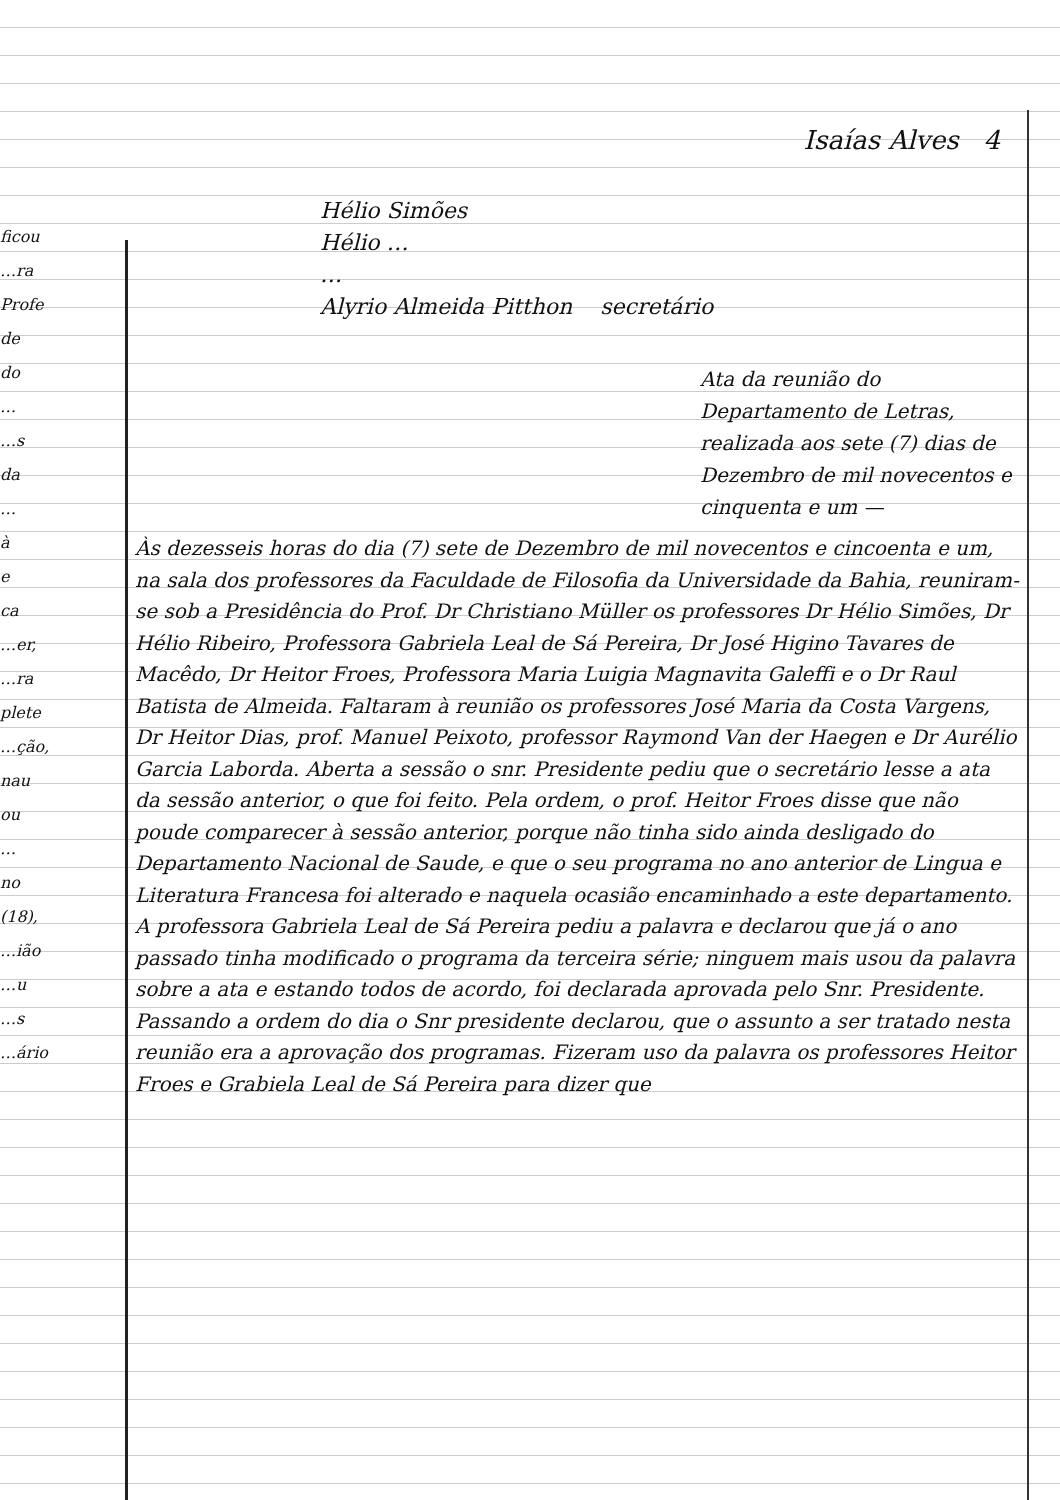ficou
…ra
Profe
de
do
…
…s
da
…
à
e
ca
…er,
…ra
plete
…ção,
nau
ou
…
no
(18),
…ião
…u
…s
…ário
Isaías Alves 4
Hélio Simões
Hélio …
…
Alyrio Almeida Pitthon secretário
Ata da reunião do Departamento de Letras, realizada aos sete (7) dias de Dezembro de mil novecentos e cinquenta e um —
Às dezesseis horas do dia (7) sete de Dezembro de mil novecentos e cincoenta e um, na sala dos professores da Faculdade de Filosofia da Universidade da Bahia, reuniram-se sob a Presidência do Prof. Dr Christiano Müller os professores Dr Hélio Simões, Dr Hélio Ribeiro, Professora Gabriela Leal de Sá Pereira, Dr José Higino Tavares de Macêdo, Dr Heitor Froes, Professora Maria Luigia Magnavita Galeffi e o Dr Raul Batista de Almeida. Faltaram à reunião os professores José Maria da Costa Vargens, Dr Heitor Dias, prof. Manuel Peixoto, professor Raymond Van der Haegen e Dr Aurélio Garcia Laborda. Aberta a sessão o snr. Presidente pediu que o secretário lesse a ata da sessão anterior, o que foi feito. Pela ordem, o prof. Heitor Froes disse que não poude comparecer à sessão anterior, porque não tinha sido ainda desligado do Departamento Nacional de Saude, e que o seu programa no ano anterior de Lingua e Literatura Francesa foi alterado e naquela ocasião encaminhado a este departamento. A professora Gabriela Leal de Sá Pereira pediu a palavra e declarou que já o ano passado tinha modificado o programa da terceira série; ninguem mais usou da palavra sobre a ata e estando todos de acordo, foi declarada aprovada pelo Snr. Presidente. Passando a ordem do dia o Snr presidente declarou, que o assunto a ser tratado nesta reunião era a aprovação dos programas. Fizeram uso da palavra os professores Heitor Froes e Grabiela Leal de Sá Pereira para dizer que